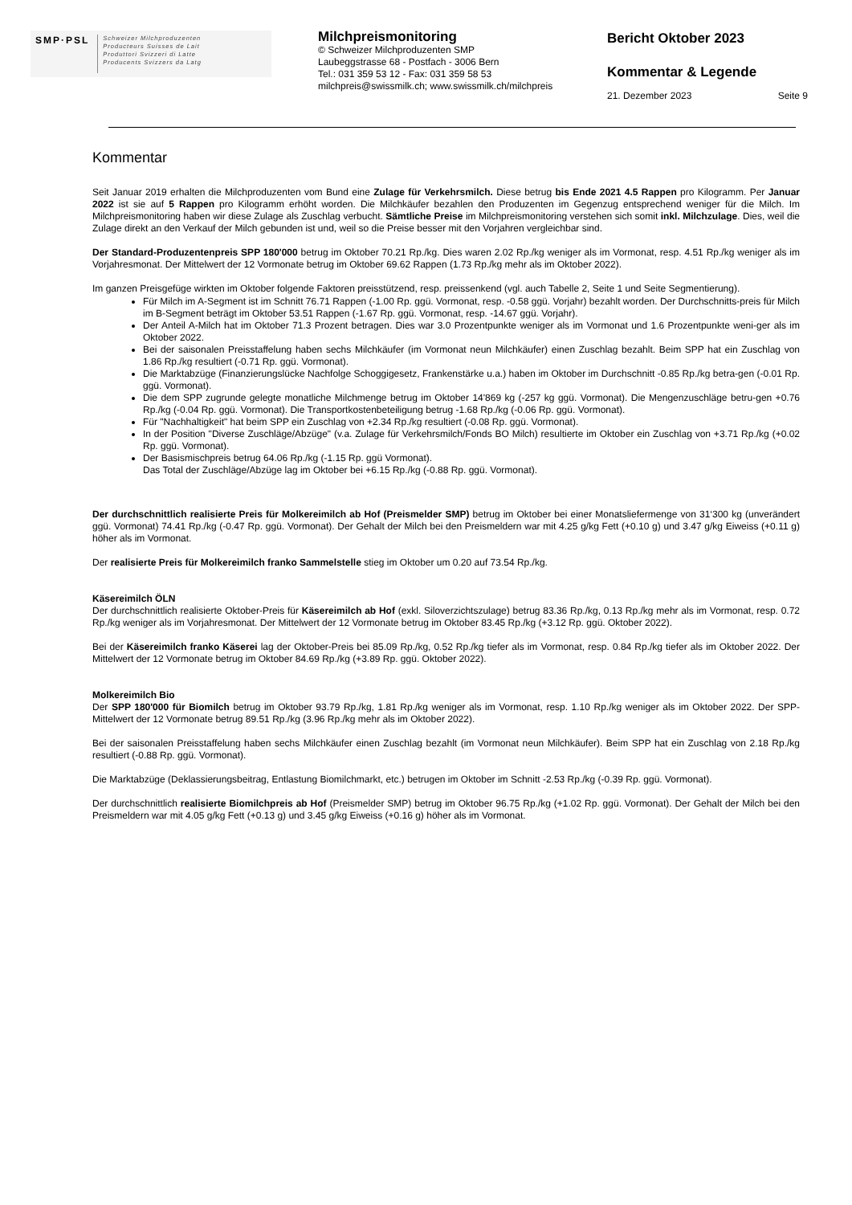SMP·PSL
Schweizer Milchproduzenten
Producteurs Suisses de Lait
Produttori Svizzeri di Latte
Producents Svizzers da Latg
Milchpreismonitoring
© Schweizer Milchproduzenten SMP
Laubeggstrasse 68 - Postfach - 3006 Bern
Tel.: 031 359 53 12 - Fax: 031 359 58 53
milchpreis@swissmilk.ch; www.swissmilk.ch/milchpreis
Bericht Oktober 2023
Kommentar & Legende
21. Dezember 2023 Seite 9
Kommentar
Seit Januar 2019 erhalten die Milchproduzenten vom Bund eine Zulage für Verkehrsmilch. Diese betrug bis Ende 2021 4.5 Rappen pro Kilogramm. Per Januar 2022 ist sie auf 5 Rappen pro Kilogramm erhöht worden. Die Milchkäufer bezahlen den Produzenten im Gegenzug entsprechend weniger für die Milch. Im Milchpreismonitoring haben wir diese Zulage als Zuschlag verbucht. Sämtliche Preise im Milchpreismonitoring verstehen sich somit inkl. Milchzulage. Dies, weil die Zulage direkt an den Verkauf der Milch gebunden ist und, weil so die Preise besser mit den Vorjahren vergleichbar sind.
Der Standard-Produzentenpreis SPP 180'000 betrug im Oktober 70.21 Rp./kg. Dies waren 2.02 Rp./kg weniger als im Vormonat, resp. 4.51 Rp./kg weniger als im Vorjahresmonat. Der Mittelwert der 12 Vormonate betrug im Oktober 69.62 Rappen (1.73 Rp./kg mehr als im Oktober 2022).
Im ganzen Preisgefüge wirkten im Oktober folgende Faktoren preisstützend, resp. preissenkend (vgl. auch Tabelle 2, Seite 1 und Seite Segmentierung).
Für Milch im A-Segment ist im Schnitt 76.71 Rappen (-1.00 Rp. ggü. Vormonat, resp. -0.58 ggü. Vorjahr) bezahlt worden. Der Durchschnitts-preis für Milch im B-Segment beträgt im Oktober 53.51 Rappen (-1.67 Rp. ggü. Vormonat, resp. -14.67 ggü. Vorjahr).
Der Anteil A-Milch hat im Oktober 71.3 Prozent betragen. Dies war 3.0 Prozentpunkte weniger als im Vormonat und 1.6 Prozentpunkte weni-ger als im Oktober 2022.
Bei der saisonalen Preisstaffelung haben sechs Milchkäufer (im Vormonat neun Milchkäufer) einen Zuschlag bezahlt. Beim SPP hat ein Zuschlag von 1.86 Rp./kg resultiert (-0.71 Rp. ggü. Vormonat).
Die Marktabzüge (Finanzierungslücke Nachfolge Schoggigesetz, Frankenstärke u.a.) haben im Oktober im Durchschnitt -0.85 Rp./kg betra-gen (-0.01 Rp. ggü. Vormonat).
Die dem SPP zugrunde gelegte monatliche Milchmenge betrug im Oktober 14'869 kg (-257 kg ggü. Vormonat). Die Mengenzuschläge betru-gen +0.76 Rp./kg (-0.04 Rp. ggü. Vormonat). Die Transportkostenbeteiligung betrug -1.68 Rp./kg (-0.06 Rp. ggü. Vormonat).
Für "Nachhaltigkeit" hat beim SPP ein Zuschlag von +2.34 Rp./kg resultiert (-0.08 Rp. ggü. Vormonat).
In der Position "Diverse Zuschläge/Abzüge" (v.a. Zulage für Verkehrsmilch/Fonds BO Milch) resultierte im Oktober ein Zuschlag von +3.71 Rp./kg (+0.02 Rp. ggü. Vormonat).
Der Basismischpreis betrug 64.06 Rp./kg (-1.15 Rp. ggü Vormonat).
Das Total der Zuschläge/Abzüge lag im Oktober bei +6.15 Rp./kg (-0.88 Rp. ggü. Vormonat).
Der durchschnittlich realisierte Preis für Molkereimilch ab Hof (Preismelder SMP) betrug im Oktober bei einer Monatsliefermenge von 31‘300 kg (unverändert ggü. Vormonat) 74.41 Rp./kg (-0.47 Rp. ggü. Vormonat). Der Gehalt der Milch bei den Preismeldern war mit 4.25 g/kg Fett (+0.10 g) und 3.47 g/kg Eiweiss (+0.11 g) höher als im Vormonat.
Der realisierte Preis für Molkereimilch franko Sammelstelle stieg im Oktober um 0.20 auf 73.54 Rp./kg.
Käsereimilch ÖLN
Der durchschnittlich realisierte Oktober-Preis für Käsereimilch ab Hof (exkl. Siloverzichtszulage) betrug 83.36 Rp./kg, 0.13 Rp./kg mehr als im Vormonat, resp. 0.72 Rp./kg weniger als im Vorjahresmonat. Der Mittelwert der 12 Vormonate betrug im Oktober 83.45 Rp./kg (+3.12 Rp. ggü. Oktober 2022).
Bei der Käsereimilch franko Käserei lag der Oktober-Preis bei 85.09 Rp./kg, 0.52 Rp./kg tiefer als im Vormonat, resp. 0.84 Rp./kg tiefer als im Oktober 2022. Der Mittelwert der 12 Vormonate betrug im Oktober 84.69 Rp./kg (+3.89 Rp. ggü. Oktober 2022).
Molkereimilch Bio
Der SPP 180'000 für Biomilch betrug im Oktober 93.79 Rp./kg, 1.81 Rp./kg weniger als im Vormonat, resp. 1.10 Rp./kg weniger als im Oktober 2022. Der SPP-Mittelwert der 12 Vormonate betrug 89.51 Rp./kg (3.96 Rp./kg mehr als im Oktober 2022).
Bei der saisonalen Preisstaffelung haben sechs Milchkäufer einen Zuschlag bezahlt (im Vormonat neun Milchkäufer). Beim SPP hat ein Zuschlag von 2.18 Rp./kg resultiert (-0.88 Rp. ggü. Vormonat).
Die Marktabzüge (Deklassierungsbeitrag, Entlastung Biomilchmarkt, etc.) betrugen im Oktober im Schnitt -2.53 Rp./kg (-0.39 Rp. ggü. Vormonat).
Der durchschnittlich realisierte Biomilchpreis ab Hof (Preismelder SMP) betrug im Oktober 96.75 Rp./kg (+1.02 Rp. ggü. Vormonat). Der Gehalt der Milch bei den Preismeldern war mit 4.05 g/kg Fett (+0.13 g) und 3.45 g/kg Eiweiss (+0.16 g) höher als im Vormonat.